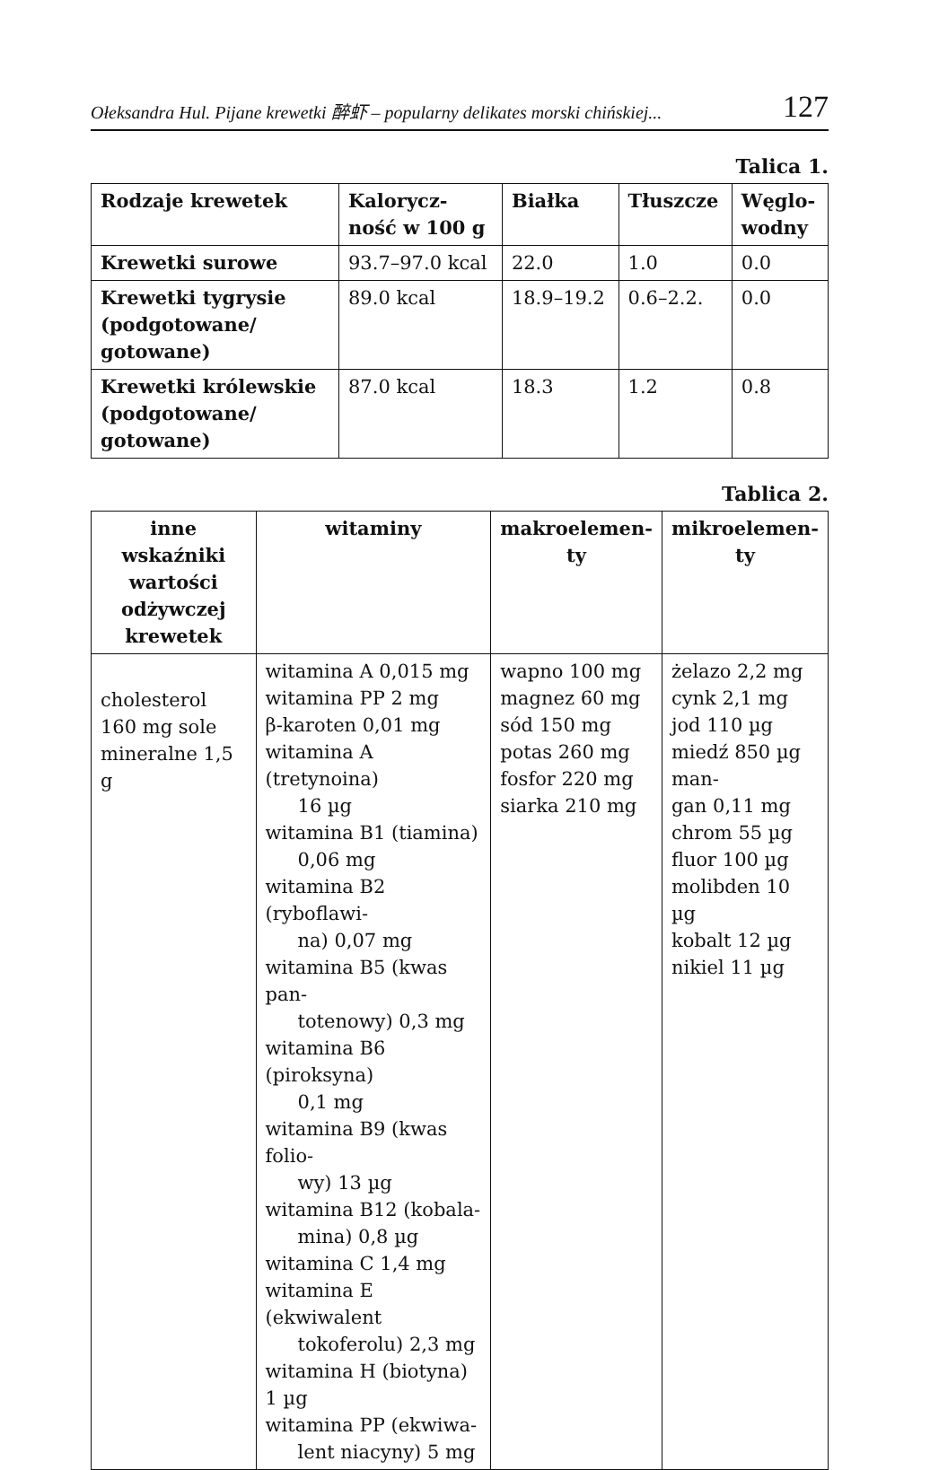Ołeksandra Hul. Pijane krewetki 醉虾 – popularny delikates morski chińskiej... 127
Talica 1.
| Rodzaje krewetek | Kalorycz- ność w 100 g | Białka | Tłuszcze | Węglo- wodny |
| --- | --- | --- | --- | --- |
| Krewetki surowe | 93.7–97.0 kcal | 22.0 | 1.0 | 0.0 |
| Krewetki tygrysie (podgotowane/ gotowane) | 89.0 kcal | 18.9–19.2 | 0.6–2.2. | 0.0 |
| Krewetki królewskie (podgotowane/ gotowane) | 87.0 kcal | 18.3 | 1.2 | 0.8 |
Tablica 2.
| inne wskaźniki wartości odżywczej krewetek | witaminy | makroelemen-ty | mikroelemen-ty |
| --- | --- | --- | --- |
| cholesterol 160 mg sole mineralne 1,5 g | witamina A 0,015 mg witamina PP 2 mg β-karoten 0,01 mg witamina A (tretynoina) 16 µg witamina B1 (tiamina) 0,06 mg witamina B2 (ryboflawi- na) 0,07 mg witamina B5 (kwas pan- totenowy) 0,3 mg witamina B6 (piroksyna) 0,1 mg witamina B9 (kwas folio- wy) 13 µg witamina B12 (kobala- mina) 0,8 µg witamina C 1,4 mg witamina E (ekwiwalent tokoferolu) 2,3 mg witamina H (biotyna) 1 µg witamina PP (ekwiwa- lent niacyny) 5 mg | wapno 100 mg magnez 60 mg sód 150 mg potas 260 mg fosfor 220 mg siarka 210 mg | żelazo 2,2 mg cynk 2,1 mg jod 110 µg miedź 850 µg man- gan 0,11 mg chrom 55 µg fluor 100 µg molibden 10 µg kobalt 12 µg nikiel 11 µg |